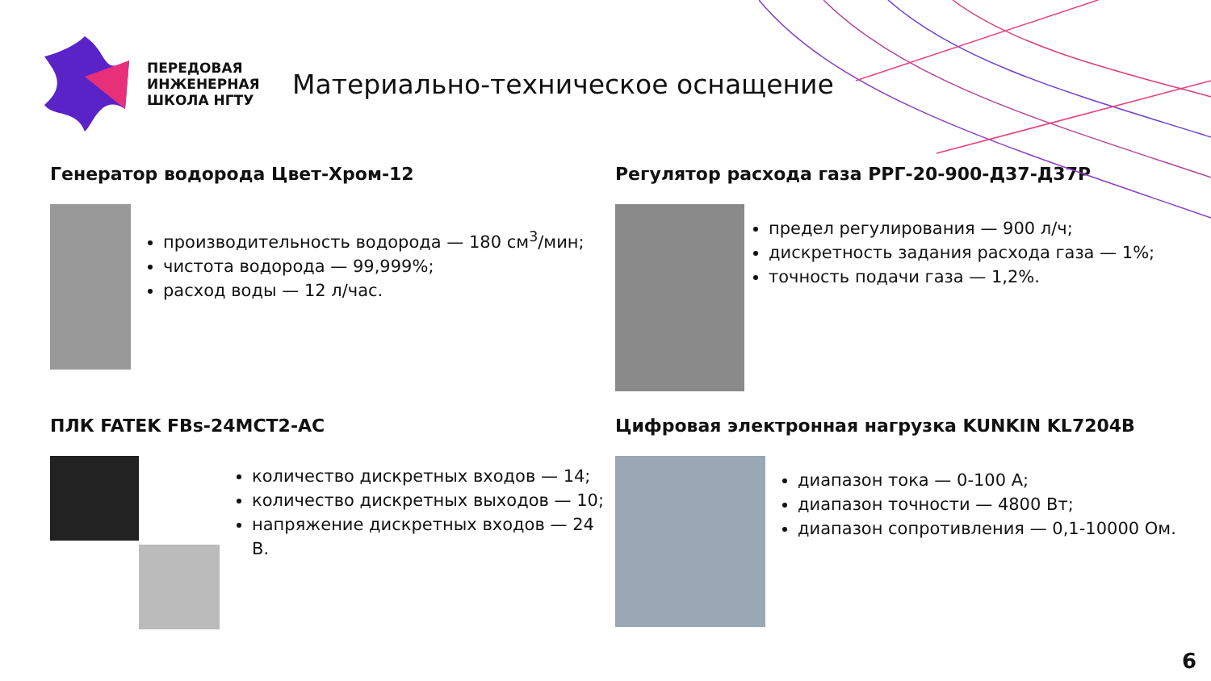ПЕРЕДОВАЯ ИНЖЕНЕРНАЯ ШКОЛА НГТУ
Материально-техническое оснащение
Генератор водорода Цвет-Хром-12
производительность водорода — 180 см<sup>3</sup>/мин;
чистота водорода — 99,999%;
расход воды — 12 л/час.
Регулятор расхода газа РРГ-20-900-Д37-Д37Р
предел регулирования — 900 л/ч;
дискретность задания расхода газа — 1%;
точность подачи газа — 1,2%.
ПЛК FATEK FBs-24MCT2-AC
количество дискретных входов — 14;
количество дискретных выходов — 10;
напряжение дискретных входов — 24 В.
Цифровая электронная нагрузка KUNKIN KL7204B
диапазон тока — 0-100 А;
диапазон точности — 4800 Вт;
диапазон сопротивления — 0,1-10000 Ом.
6